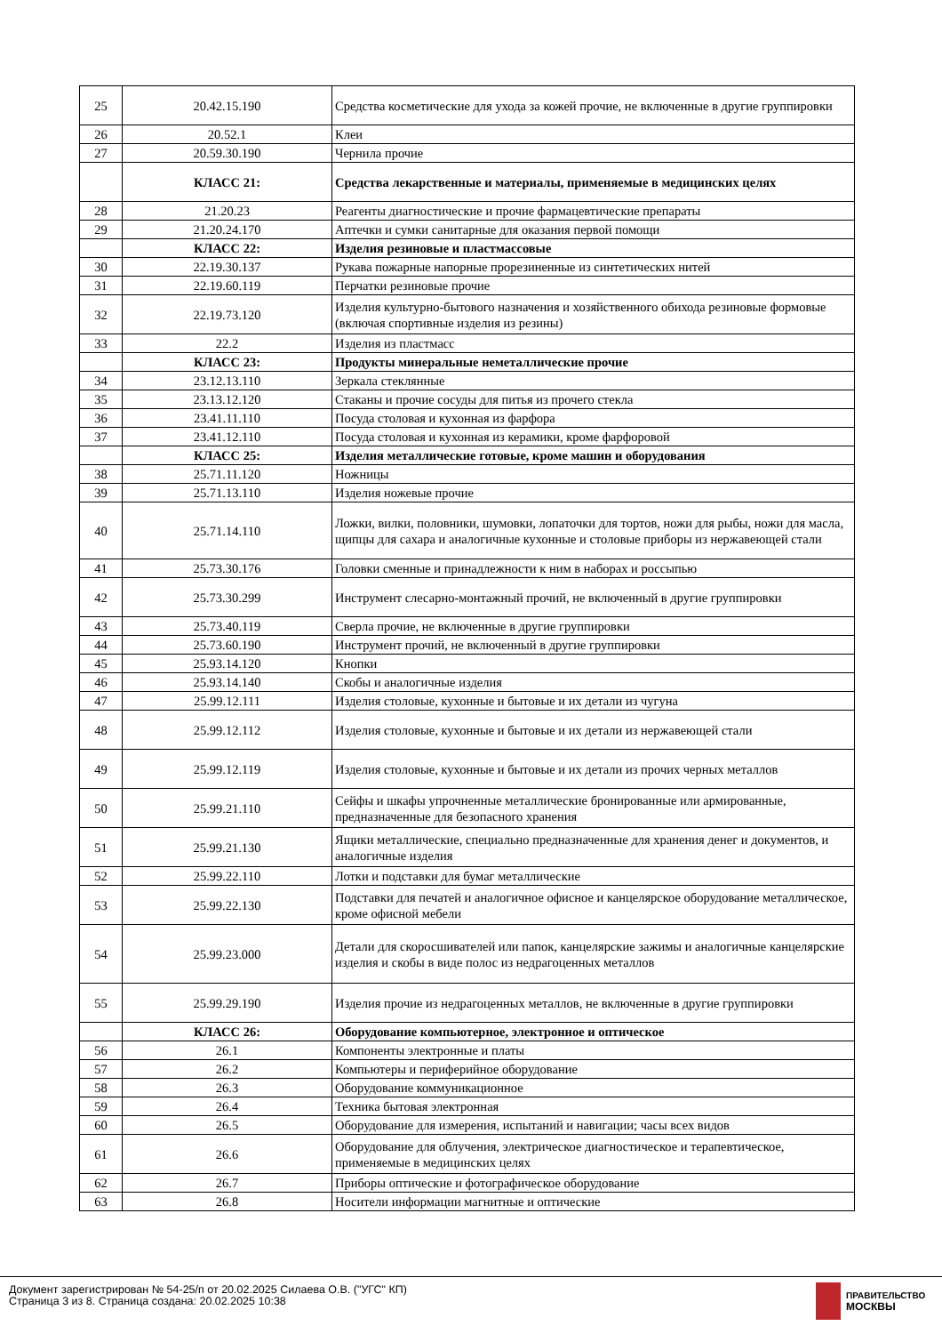| 25 | 20.42.15.190 | Средства косметические для ухода за кожей прочие, не включенные в другие группировки |
| 26 | 20.52.1 | Клеи |
| 27 | 20.59.30.190 | Чернила прочие |
| | КЛАСС 21: | Средства лекарственные и материалы, применяемые в медицинских целях |
| 28 | 21.20.23 | Реагенты диагностические и прочие фармацевтические препараты |
| 29 | 21.20.24.170 | Аптечки и сумки санитарные для оказания первой помощи |
| | КЛАСС 22: | Изделия резиновые и пластмассовые |
| 30 | 22.19.30.137 | Рукава пожарные напорные прорезиненные из синтетических нитей |
| 31 | 22.19.60.119 | Перчатки резиновые прочие |
| 32 | 22.19.73.120 | Изделия культурно-бытового назначения и хозяйственного обихода резиновые формовые (включая спортивные изделия из резины) |
| 33 | 22.2 | Изделия из пластмасс |
| | КЛАСС 23: | Продукты минеральные неметаллические прочие |
| 34 | 23.12.13.110 | Зеркала стеклянные |
| 35 | 23.13.12.120 | Стаканы и прочие сосуды для питья из прочего стекла |
| 36 | 23.41.11.110 | Посуда столовая и кухонная из фарфора |
| 37 | 23.41.12.110 | Посуда столовая и кухонная из керамики, кроме фарфоровой |
| | КЛАСС 25: | Изделия металлические готовые, кроме машин и оборудования |
| 38 | 25.71.11.120 | Ножницы |
| 39 | 25.71.13.110 | Изделия ножевые прочие |
| 40 | 25.71.14.110 | Ложки, вилки, половники, шумовки, лопаточки для тортов, ножи для рыбы, ножи для масла, щипцы для сахара и аналогичные кухонные и столовые приборы из нержавеющей стали |
| 41 | 25.73.30.176 | Головки сменные и принадлежности к ним в наборах и россыпью |
| 42 | 25.73.30.299 | Инструмент слесарно-монтажный прочий, не включенный в другие группировки |
| 43 | 25.73.40.119 | Сверла прочие, не включенные в другие группировки |
| 44 | 25.73.60.190 | Инструмент прочий, не включенный в другие группировки |
| 45 | 25.93.14.120 | Кнопки |
| 46 | 25.93.14.140 | Скобы и аналогичные изделия |
| 47 | 25.99.12.111 | Изделия столовые, кухонные и бытовые и их детали из чугуна |
| 48 | 25.99.12.112 | Изделия столовые, кухонные и бытовые и их детали из нержавеющей стали |
| 49 | 25.99.12.119 | Изделия столовые, кухонные и бытовые и их детали из прочих черных металлов |
| 50 | 25.99.21.110 | Сейфы и шкафы упрочненные металлические бронированные или армированные, предназначенные для безопасного хранения |
| 51 | 25.99.21.130 | Ящики металлические, специально предназначенные для хранения денег и документов, и аналогичные изделия |
| 52 | 25.99.22.110 | Лотки и подставки для бумаг металлические |
| 53 | 25.99.22.130 | Подставки для печатей и аналогичное офисное и канцелярское оборудование металлическое, кроме офисной мебели |
| 54 | 25.99.23.000 | Детали для скоросшивателей или папок, канцелярские зажимы и аналогичные канцелярские изделия и скобы в виде полос из недрагоценных металлов |
| 55 | 25.99.29.190 | Изделия прочие из недрагоценных металлов, не включенные в другие группировки |
| | КЛАСС 26: | Оборудование компьютерное, электронное и оптическое |
| 56 | 26.1 | Компоненты электронные и платы |
| 57 | 26.2 | Компьютеры и периферийное оборудование |
| 58 | 26.3 | Оборудование коммуникационное |
| 59 | 26.4 | Техника бытовая электронная |
| 60 | 26.5 | Оборудование для измерения, испытаний и навигации; часы всех видов |
| 61 | 26.6 | Оборудование для облучения, электрическое диагностическое и терапевтическое, применяемые в медицинских целях |
| 62 | 26.7 | Приборы оптические и фотографическое оборудование |
| 63 | 26.8 | Носители информации магнитные и оптические |
Документ зарегистрирован № 54-25/п от 20.02.2025 Силаева О.В. ("УГС" КП)
Страница 3 из 8. Страница создана: 20.02.2025 10:38
ПРАВИТЕЛЬСТВО
МОСКВЫ